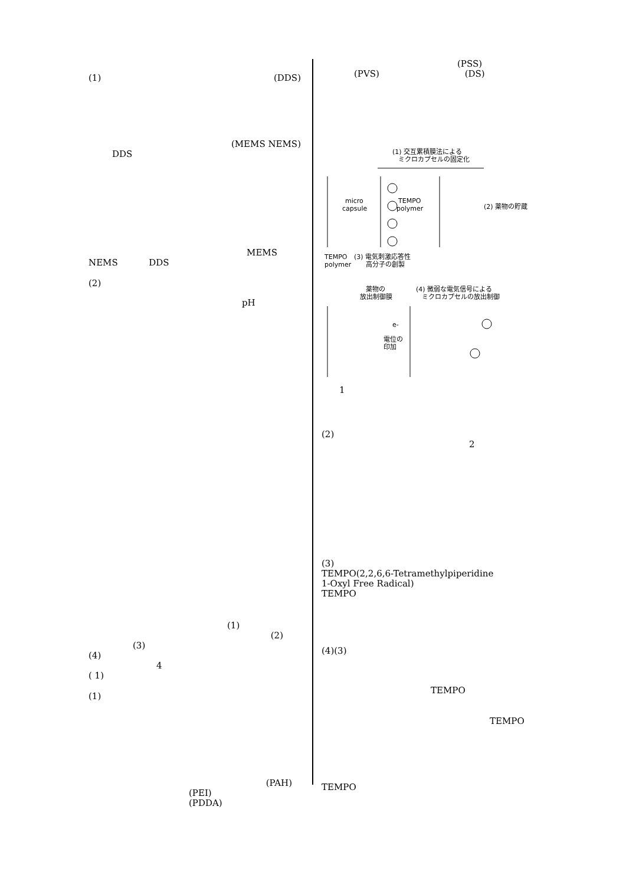(1) (DDS)
(MEMS NEMS)
DDS
MEMS
NEMS DDS
(2)
pH
(1)
(2)
(3)
(4)
4
( 1)
(1)
(PAH)
(PEI)
(PDDA)
(PSS)
(PVS) (DS)
(1) 交互累積膜法による
ミクロカプセルの固定化
micro
capsule
TEMPO
polymer
(2) 薬物の貯蔵
TEMPO
polymer
(3) 電気刺激応答性
高分子の創製
薬物の
放出制御膜
(4) 微弱な電気信号による
ミクロカプセルの放出制御
電位の
印加
e-
1
(2)
2
(3)
TEMPO(2,2,6,6-Tetramethylpiperidine
1-Oxyl Free Radical)
TEMPO
(4)(3)
TEMPO
TEMPO
TEMPO